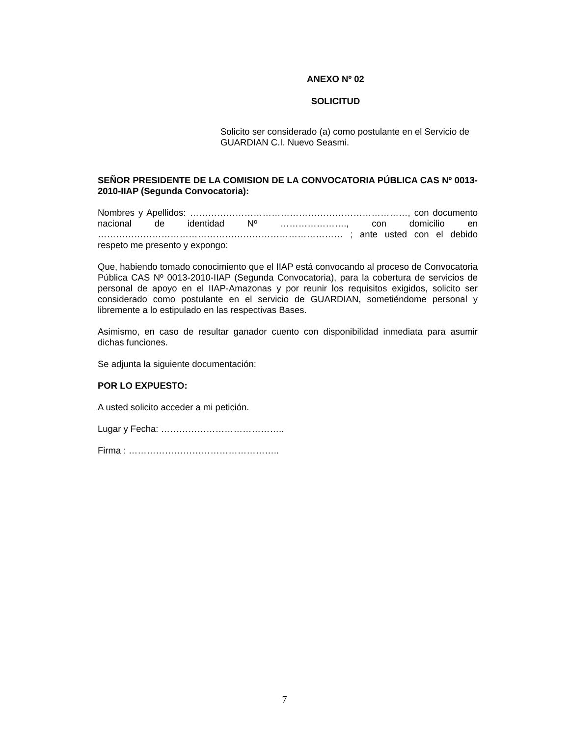ANEXO Nº 02
SOLICITUD
Solicito ser considerado (a) como postulante en el Servicio de GUARDIAN C.I. Nuevo Seasmi.
SEÑOR PRESIDENTE DE LA COMISION DE LA CONVOCATORIA PÚBLICA CAS Nº 0013-2010-IIAP (Segunda Convocatoria):
Nombres y Apellidos: ………………………………………………………………, con documento nacional de identidad Nº …………………., con domicilio en ……………………………………………………………………… ; ante usted con el debido respeto me presento y expongo:
Que, habiendo tomado conocimiento que el IIAP está convocando al proceso de Convocatoria Pública CAS Nº 0013-2010-IIAP (Segunda Convocatoria), para la cobertura de servicios de personal de apoyo en el IIAP-Amazonas y por reunir los requisitos exigidos, solicito ser considerado como postulante en el servicio de GUARDIAN, sometiéndome personal y libremente a lo estipulado en las respectivas Bases.
Asimismo, en caso de resultar ganador cuento con disponibilidad inmediata para asumir dichas funciones.
Se adjunta la siguiente documentación:
POR LO EXPUESTO:
A usted solicito acceder a mi petición.
Lugar y Fecha: …………………………………..
Firma : …………………………………………..
7